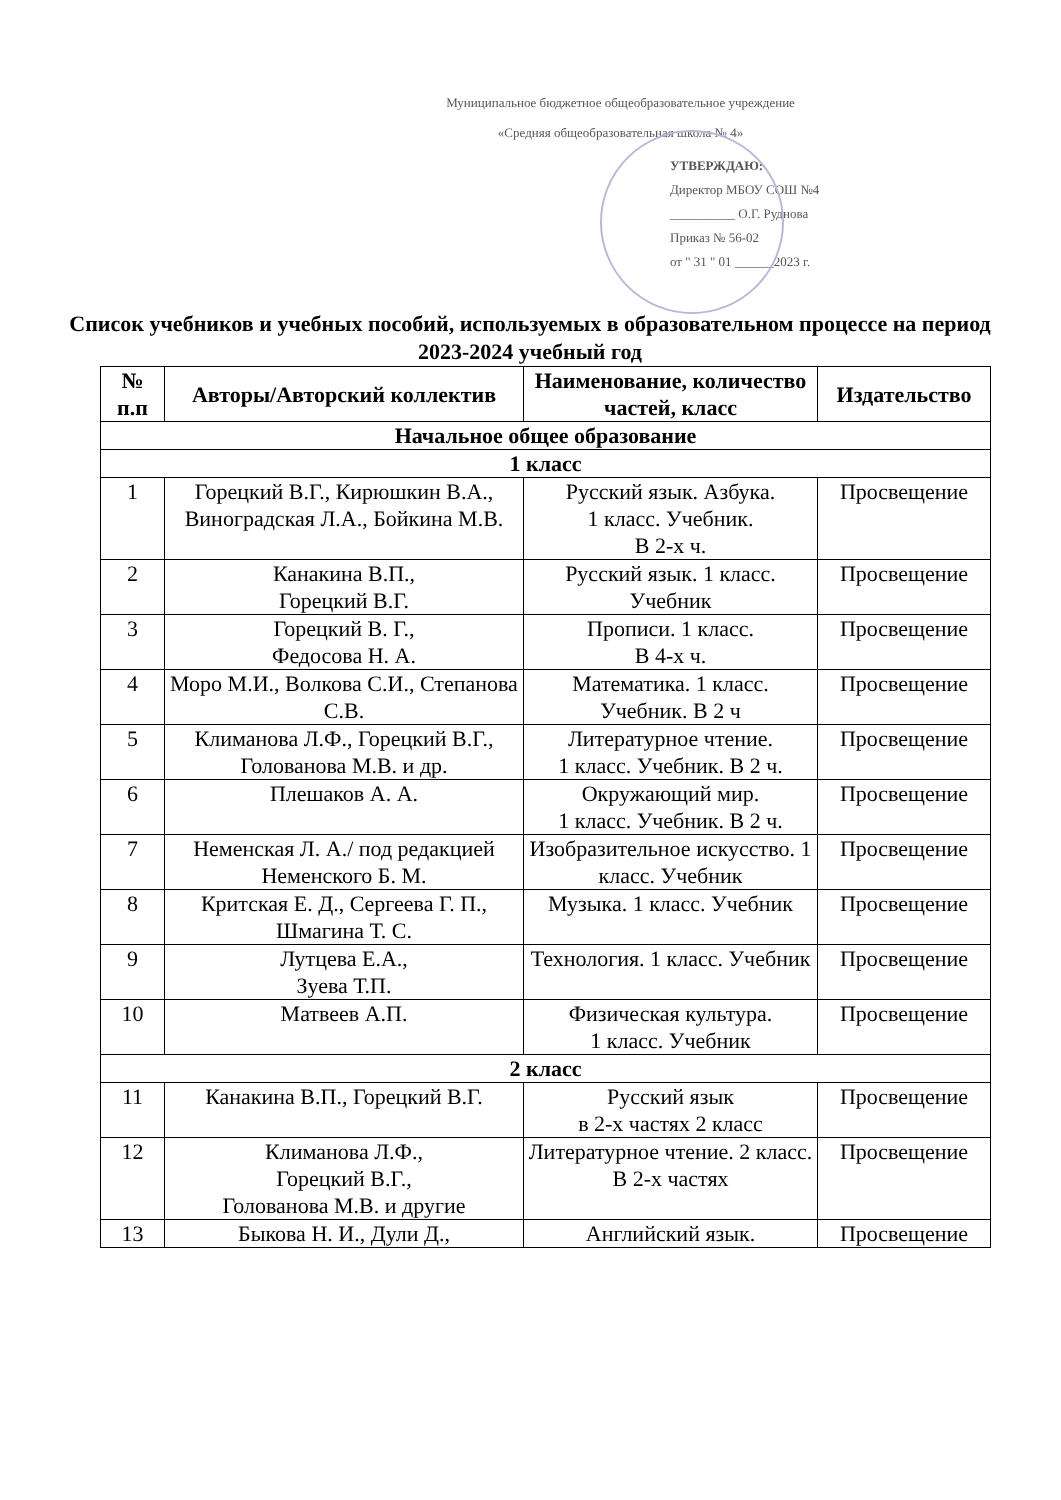Муниципальное бюджетное общеобразовательное учреждение
«Средняя общеобразовательная школа № 4»
УТВЕРЖДАЮ:
Директор МБОУ СОШ №4
__________ О.Г. Руднова
Приказ № 56-02
от " 31 " 01 ______2023 г.
Список учебников и учебных пособий, используемых в образовательном процессе на период 2023-2024 учебный год
| № п.п | Авторы/Авторский коллектив | Наименование, количество частей, класс | Издательство |
| --- | --- | --- | --- |
| Начальное общее образование | | | |
| 1 класс | | | |
| 1 | Горецкий В.Г., Кирюшкин В.А., Виноградская Л.А., Бойкина М.В. | Русский язык. Азбука. 1 класс. Учебник. В 2-х ч. | Просвещение |
| 2 | Канакина В.П., Горецкий В.Г. | Русский язык. 1 класс. Учебник | Просвещение |
| 3 | Горецкий В. Г., Федосова Н. А. | Прописи. 1 класс. В 4-х ч. | Просвещение |
| 4 | Моро М.И., Волкова С.И., Степанова С.В. | Математика. 1 класс. Учебник. В 2 ч | Просвещение |
| 5 | Климанова Л.Ф., Горецкий В.Г., Голованова М.В. и др. | Литературное чтение. 1 класс. Учебник. В 2 ч. | Просвещение |
| 6 | Плешаков А. А. | Окружающий мир. 1 класс. Учебник. В 2 ч. | Просвещение |
| 7 | Неменская Л. А./ под редакцией Неменского Б. М. | Изобразительное искусство. 1 класс. Учебник | Просвещение |
| 8 | Критская Е. Д., Сергеева Г. П., Шмагина Т. С. | Музыка. 1 класс. Учебник | Просвещение |
| 9 | Лутцева Е.А., Зуева Т.П. | Технология. 1 класс. Учебник | Просвещение |
| 10 | Матвеев А.П. | Физическая культура. 1 класс. Учебник | Просвещение |
| 2 класс | | | |
| 11 | Канакина В.П., Горецкий В.Г. | Русский язык в 2-х частях 2 класс | Просвещение |
| 12 | Климанова Л.Ф., Горецкий В.Г., Голованова М.В. и другие | Литературное чтение. 2 класс. В 2-х частях | Просвещение |
| 13 | Быкова Н. И., Дули Д., | Английский язык. | Просвещение |